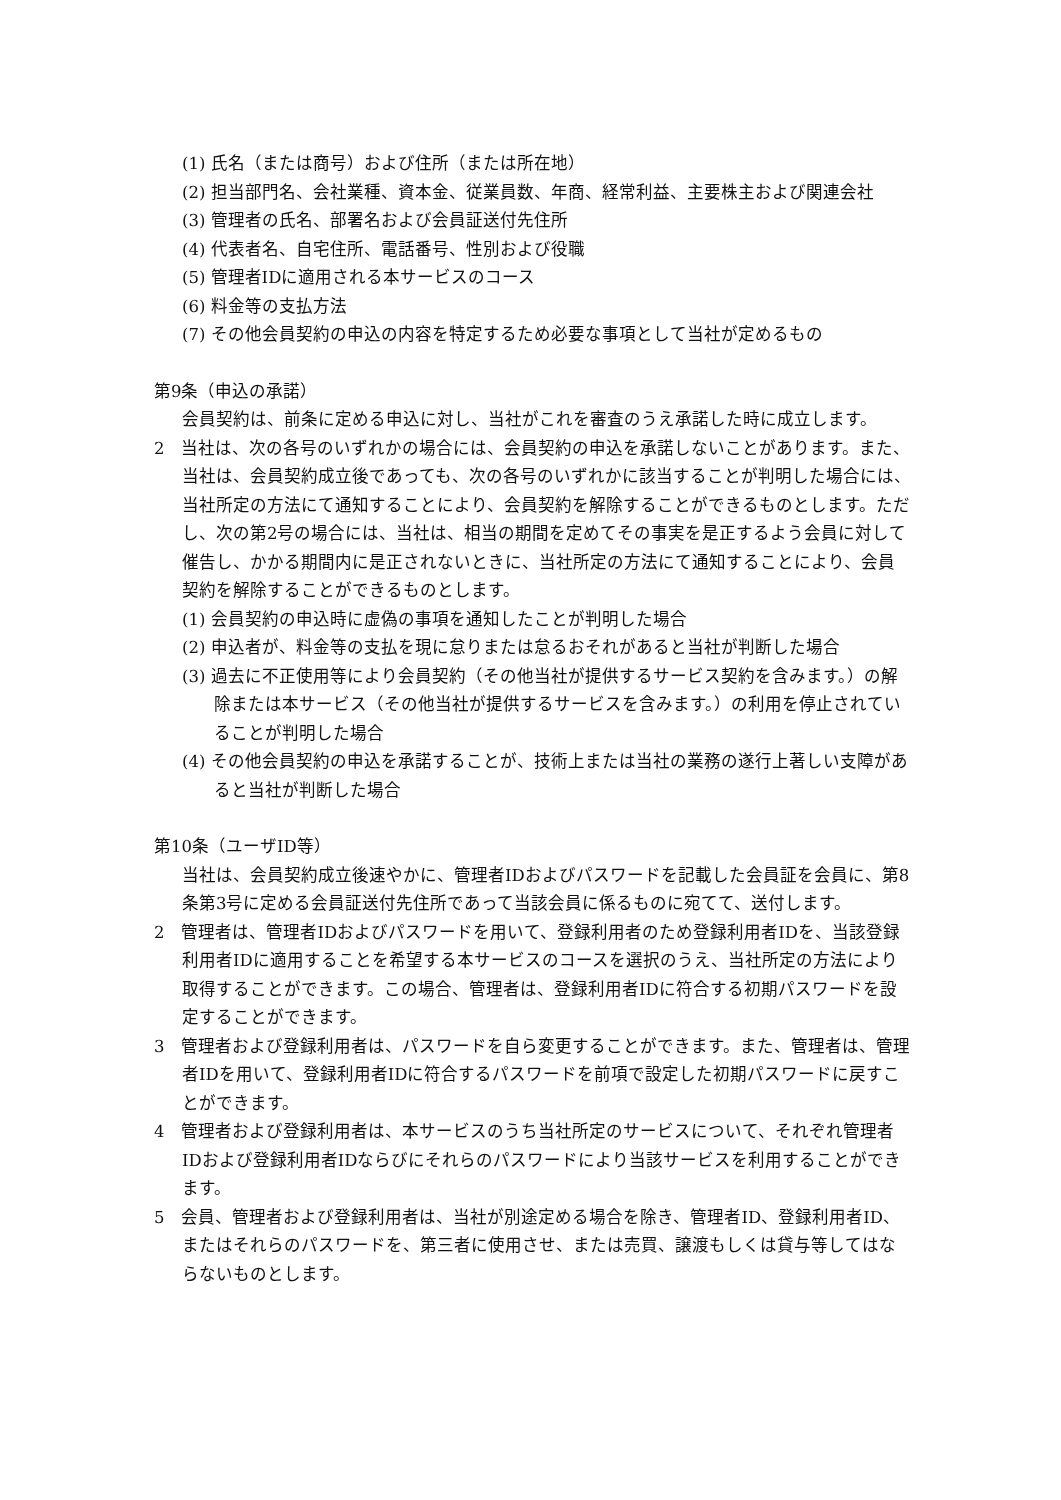(1) 氏名（または商号）および住所（または所在地）
(2) 担当部門名、会社業種、資本金、従業員数、年商、経常利益、主要株主および関連会社
(3) 管理者の氏名、部署名および会員証送付先住所
(4) 代表者名、自宅住所、電話番号、性別および役職
(5) 管理者IDに適用される本サービスのコース
(6) 料金等の支払方法
(7) その他会員契約の申込の内容を特定するため必要な事項として当社が定めるもの
第9条（申込の承諾）
会員契約は、前条に定める申込に対し、当社がこれを審査のうえ承諾した時に成立します。
2　当社は、次の各号のいずれかの場合には、会員契約の申込を承諾しないことがあります。また、当社は、会員契約成立後であっても、次の各号のいずれかに該当することが判明した場合には、当社所定の方法にて通知することにより、会員契約を解除することができるものとします。ただし、次の第2号の場合には、当社は、相当の期間を定めてその事実を是正するよう会員に対して催告し、かかる期間内に是正されないときに、当社所定の方法にて通知することにより、会員契約を解除することができるものとします。
(1) 会員契約の申込時に虚偽の事項を通知したことが判明した場合
(2) 申込者が、料金等の支払を現に怠りまたは怠るおそれがあると当社が判断した場合
(3) 過去に不正使用等により会員契約（その他当社が提供するサービス契約を含みます。）の解除または本サービス（その他当社が提供するサービスを含みます。）の利用を停止されていることが判明した場合
(4) その他会員契約の申込を承諾することが、技術上または当社の業務の遂行上著しい支障があると当社が判断した場合
第10条（ユーザID等）
当社は、会員契約成立後速やかに、管理者IDおよびパスワードを記載した会員証を会員に、第8条第3号に定める会員証送付先住所であって当該会員に係るものに宛てて、送付します。
2　管理者は、管理者IDおよびパスワードを用いて、登録利用者のため登録利用者IDを、当該登録利用者IDに適用することを希望する本サービスのコースを選択のうえ、当社所定の方法により取得することができます。この場合、管理者は、登録利用者IDに符合する初期パスワードを設定することができます。
3　管理者および登録利用者は、パスワードを自ら変更することができます。また、管理者は、管理者IDを用いて、登録利用者IDに符合するパスワードを前項で設定した初期パスワードに戻すことができます。
4　管理者および登録利用者は、本サービスのうち当社所定のサービスについて、それぞれ管理者IDおよび登録利用者IDならびにそれらのパスワードにより当該サービスを利用することができます。
5　会員、管理者および登録利用者は、当社が別途定める場合を除き、管理者ID、登録利用者ID、またはそれらのパスワードを、第三者に使用させ、または売買、譲渡もしくは貸与等してはならないものとします。